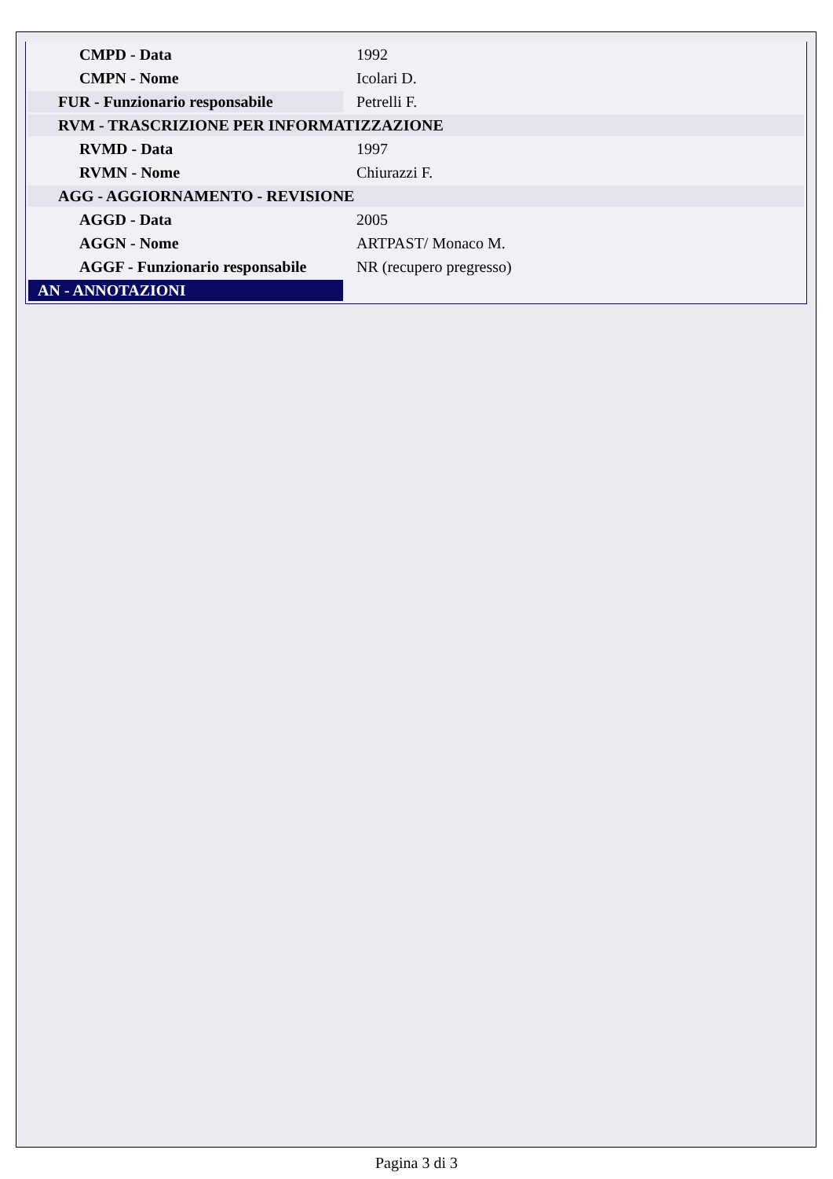| CMPD - Data | 1992 |
| CMPN - Nome | Icolari D. |
| FUR - Funzionario responsabile | Petrelli F. |
| RVM - TRASCRIZIONE PER INFORMATIZZAZIONE | |
| RVMD - Data | 1997 |
| RVMN - Nome | Chiurazzi F. |
| AGG - AGGIORNAMENTO - REVISIONE | |
| AGGD - Data | 2005 |
| AGGN - Nome | ARTPAST/ Monaco M. |
| AGGF - Funzionario responsabile | NR (recupero pregresso) |
| AN - ANNOTAZIONI | |
Pagina 3 di 3